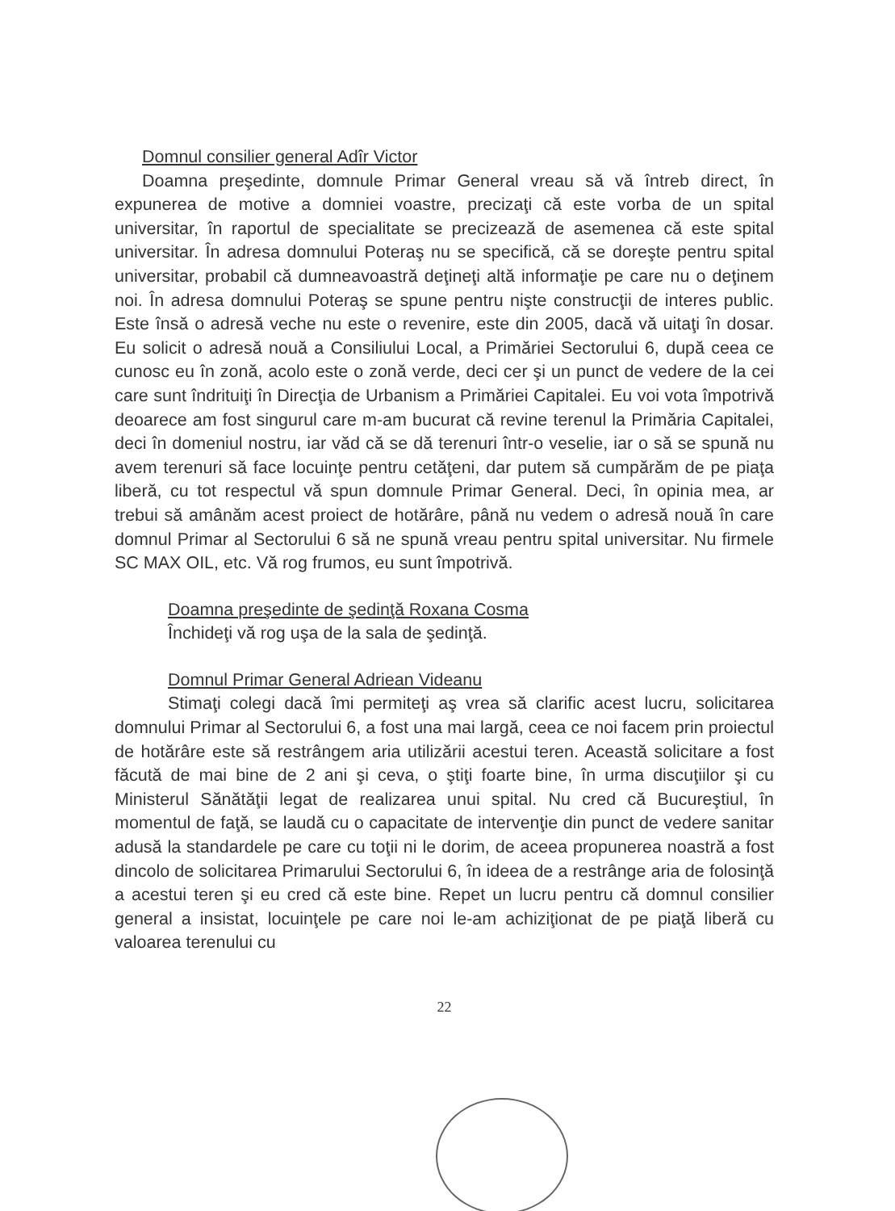Domnul consilier general Adîr Victor
Doamna preşedinte, domnule Primar General vreau să vă întreb direct, în expunerea de motive a domniei voastre, precizaţi că este vorba de un spital universitar, în raportul de specialitate se precizează de asemenea că este spital universitar. În adresa domnului Poteraş nu se specifică, că se doreşte pentru spital universitar, probabil că dumneavoastră deţineţi altă informaţie pe care nu o deţinem noi. În adresa domnului Poteraş se spune pentru nişte construcţii de interes public. Este însă o adresă veche nu este o revenire, este din 2005, dacă vă uitaţi în dosar. Eu solicit o adresă nouă a Consiliului Local, a Primăriei Sectorului 6, după ceea ce cunosc eu în zonă, acolo este o zonă verde, deci cer şi un punct de vedere de la cei care sunt îndrituiţi în Direcţia de Urbanism a Primăriei Capitalei. Eu voi vota împotrivă deoarece am fost singurul care m-am bucurat că revine terenul la Primăria Capitalei, deci în domeniul nostru, iar văd că se dă terenuri într-o veselie, iar o să se spună nu avem terenuri să face locuinţe pentru cetăţeni, dar putem să cumpărăm de pe piaţa liberă, cu tot respectul vă spun domnule Primar General. Deci, în opinia mea, ar trebui să amânăm acest proiect de hotărâre, până nu vedem o adresă nouă în care domnul Primar al Sectorului 6 să ne spună vreau pentru spital universitar. Nu firmele SC MAX OIL, etc. Vă rog frumos, eu sunt împotrivă.
Doamna preşedinte de şedinţă Roxana Cosma
Închideţi vă rog uşa de la sala de şedinţă.
Domnul Primar General Adriean Videanu
Stimaţi colegi dacă îmi permiteţi aş vrea să clarific acest lucru, solicitarea domnului Primar al Sectorului 6, a fost una mai largă, ceea ce noi facem prin proiectul de hotărâre este să restrângem aria utilizării acestui teren. Această solicitare a fost făcută de mai bine de 2 ani şi ceva, o ştiţi foarte bine, în urma discuţiilor şi cu Ministerul Sănătăţii legat de realizarea unui spital. Nu cred că Bucureştiul, în momentul de faţă, se laudă cu o capacitate de intervenţie din punct de vedere sanitar adusă la standardele pe care cu toţii ni le dorim, de aceea propunerea noastră a fost dincolo de solicitarea Primarului Sectorului 6, în ideea de a restrânge aria de folosinţă a acestui teren şi eu cred că este bine. Repet un lucru pentru că domnul consilier general a insistat, locuinţele pe care noi le-am achiziţionat de pe piaţă liberă cu valoarea terenului cu
22